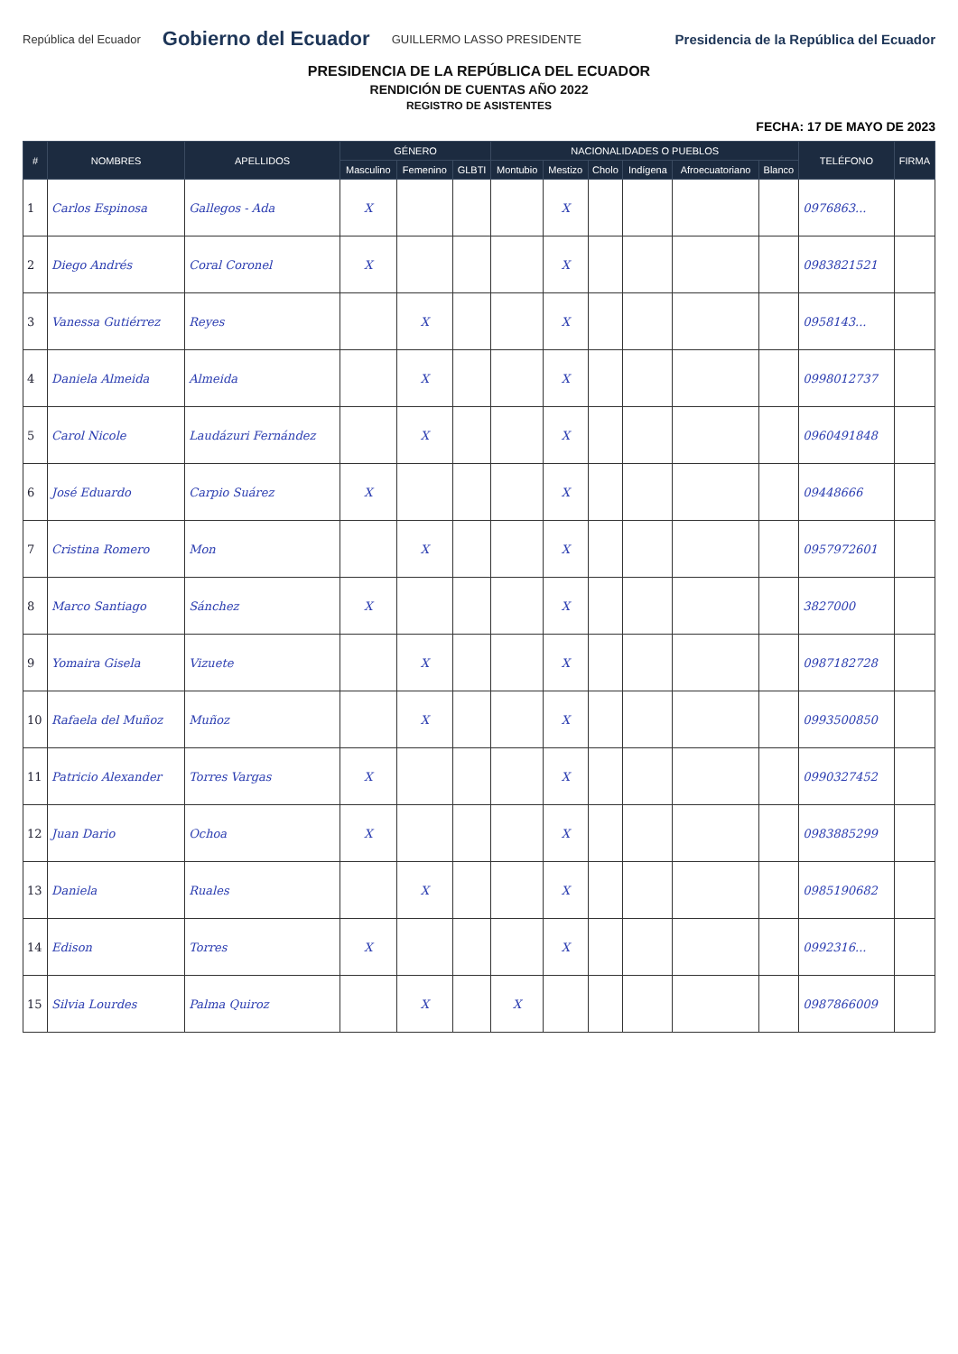República del Ecuador Gobierno del Ecuador GUILLERMO LASSO PRESIDENTE
Presidencia de la República del Ecuador
PRESIDENCIA DE LA REPÚBLICA DEL ECUADOR
RENDICIÓN DE CUENTAS AÑO 2022
REGISTRO DE ASISTENTES
FECHA: 17 DE MAYO DE 2023
| # | NOMBRES | APELLIDOS | GÉNERO | | | NACIONALIDADES O PUEBLOS | | | | | | TELÉFONO | FIRMA |
| --- | --- | --- | --- | --- | --- | --- | --- | --- | --- | --- | --- | --- | --- |
| | | | Masculino | Femenino | GLBTI | Montubio | Mestizo | Cholo | Indígena | Afroecuatoriano | Blanco | | |
| 1 | Carlos Espinosa | Gallegos - Ada | X | | | | X | | | | | 0976863... | |
| 2 | Diego Andrés | Coral Coronel | X | | | | X | | | | | 0983821521 | |
| 3 | Vanessa Gutiérrez | Reyes | | X | | | X | | | | | 0958143... | |
| 4 | Daniela Almeida | Almeida | | X | | | X | | | | | 0998012737 | |
| 5 | Carol Nicole | Laudázuri Fernández | | X | | | X | | | | | 0960491848 | |
| 6 | José Eduardo | Carpio Suárez | X | | | | X | | | | | 09448666 | |
| 7 | Cristina Romero | Mon | | X | | | X | | | | | 0957972601 | |
| 8 | Marco Santiago | Sánchez | X | | | | X | | | | | 3827000 | |
| 9 | Yomaira Gisela | Vizuete | | X | | | X | | | | | 0987182728 | |
| 10 | Rafaela del Muñoz | Muñoz | | X | | | X | | | | | 0993500850 | |
| 11 | Patricio Alexander | Torres Vargas | X | | | | X | | | | | 0990327452 | |
| 12 | Juan Dario | Ochoa | X | | | | X | | | | | 0983885299 | |
| 13 | Daniela | Ruales | | X | | | X | | | | | 0985190682 | |
| 14 | Edison | Torres | X | | | | X | | | | | 0992316... | |
| 15 | Silvia Lourdes | Palma Quiroz | | X | | X | | | | | | 0987866009 | |